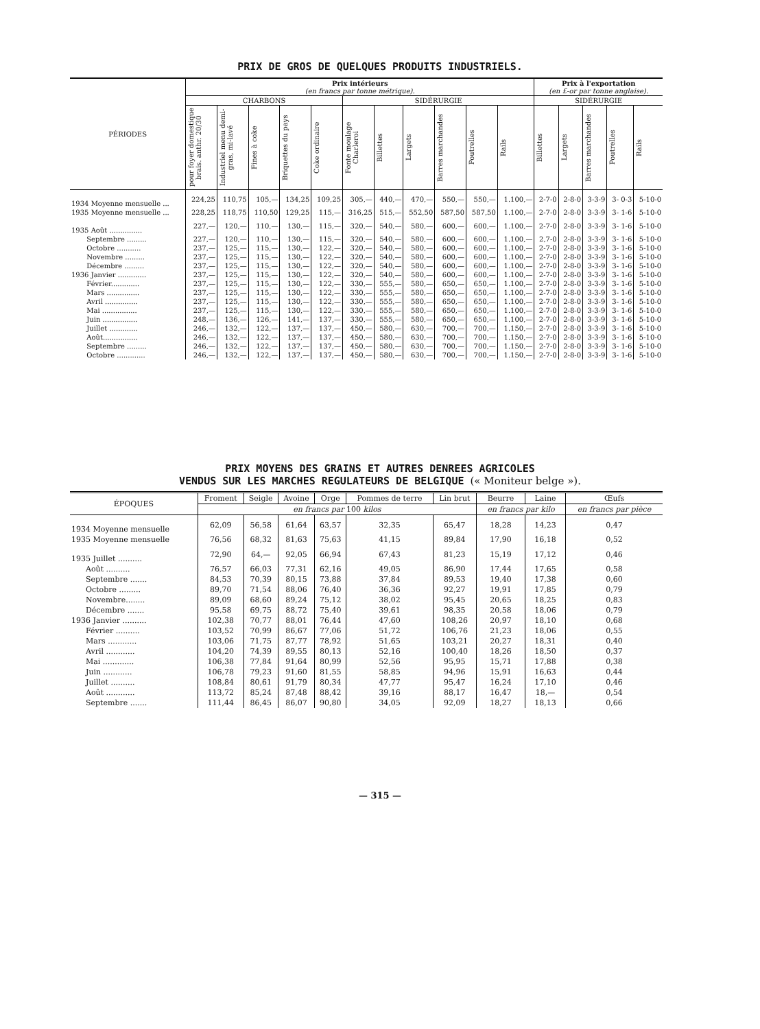PRIX DE GROS DE QUELQUES PRODUITS INDUSTRIELS.
| PÉRIODES | Prix intérieurs (en francs par tonne métrique). | | | | | | | | | | | Prix à l'exportation (en £-or par tonne anglaise). | | | | |
| --- | --- | --- | --- | --- | --- | --- | --- | --- | --- | --- | --- | --- | --- | --- | --- | --- |
| | CHARBONS | | | | | SIDÉRURGIE | | | | | | SIDÉRURGIE | | | | |
| | pour foyer domestique brais. anthr. 20/30 | Industriel menu demi-gras, mi-lavé | Fines à coke | Briquettes du pays | Coke ordinaire | Fonte moulage Charleroi | Billettes | Largets | Barres marchandes | Poutrelles | Rails | Billettes | Largets | Barres marchandes | Poutrelles | Rails |
| 1934 Moyenne mensuelle ... | 224,25 | 110,75 | 105,— | 134,25 | 109,25 | 305,— | 440,— | 470,— | 550,— | 550,— | 1.100,— | 2-7-0 | 2-8-0 | 3-3-9 | 3- 0-3 | 5-10-0 |
| 1935 Moyenne mensuelle ... | 228,25 | 118,75 | 110,50 | 129,25 | 115,— | 316,25 | 515,— | 552,50 | 587,50 | 587,50 | 1.100,— | 2-7-0 | 2-8-0 | 3-3-9 | 3- 1-6 | 5-10-0 |
| 1935 Août ............... | 227,— | 120,— | 110,— | 130,— | 115,— | 320,— | 540,— | 580,— | 600,— | 600,— | 1.100,— | 2-7-0 | 2-8-0 | 3-3-9 | 3- 1-6 | 5-10-0 |
| Septembre ......... | 227,— | 120,— | 110,— | 130,— | 115,— | 320,— | 540,— | 580,— | 600,— | 600,— | 1.100,— | 2,7-0 | 2-8-0 | 3-3-9 | 3- 1-6 | 5-10-0 |
| Octobre ........... | 237,— | 125,— | 115,— | 130,— | 122,— | 320,— | 540,— | 580,— | 600,— | 600,— | 1.100,— | 2-7-0 | 2-8-0 | 3-3-9 | 3- 1-6 | 5-10-0 |
| Novembre ......... | 237,— | 125,— | 115,— | 130,— | 122,— | 320,— | 540,— | 580,— | 600,— | 600,— | 1.100,— | 2-7-0 | 2-8-0 | 3-3-9 | 3- 1-6 | 5-10-0 |
| Décembre ......... | 237,— | 125,— | 115,— | 130,— | 122,— | 320,— | 540,— | 580,— | 600,— | 600,— | 1.100,— | 2-7-0 | 2-8-0 | 3-3-9 | 3- 1-6 | 5-10-0 |
| 1936 Janvier ............. | 237,— | 125,— | 115,— | 130,— | 122,— | 320,— | 540,— | 580,— | 600,— | 600,— | 1.100,— | 2-7-0 | 2-8-0 | 3-3-9 | 3- 1-6 | 5-10-0 |
| Février............. | 237,— | 125,— | 115,— | 130,— | 122,— | 330,— | 555,— | 580,— | 650,— | 650,— | 1.100,— | 2-7-0 | 2-8-0 | 3-3-9 | 3- 1-6 | 5-10-0 |
| Mars ............... | 237,— | 125,— | 115,— | 130,— | 122,— | 330,— | 555,— | 580,— | 650,— | 650,— | 1.100,— | 2-7-0 | 2-8-0 | 3-3-9 | 3- 1-6 | 5-10-0 |
| Avril ............... | 237,— | 125,— | 115,— | 130,— | 122,— | 330,— | 555,— | 580,— | 650,— | 650,— | 1.100,— | 2-7-0 | 2-8-0 | 3-3-9 | 3- 1-6 | 5-10-0 |
| Mai ................ | 237,— | 125,— | 115,— | 130,— | 122,— | 330,— | 555,— | 580,— | 650,— | 650,— | 1.100,— | 2-7-0 | 2-8-0 | 3-3-9 | 3- 1-6 | 5-10-0 |
| Juin ................ | 248,— | 136,— | 126,— | 141,— | 137,— | 330,— | 555,— | 580,— | 650,— | 650,— | 1.100,— | 2-7-0 | 2-8-0 | 3-3-9 | 3- 1-6 | 5-10-0 |
| Juillet ............. | 246,— | 132,— | 122,— | 137,— | 137,— | 450,— | 580,— | 630,— | 700,— | 700,— | 1.150,— | 2-7-0 | 2-8-0 | 3-3-9 | 3- 1-6 | 5-10-0 |
| Août................ | 246,— | 132,— | 122,— | 137,— | 137,— | 450,— | 580,— | 630,— | 700,— | 700,— | 1.150,— | 2-7-0 | 2-8-0 | 3-3-9 | 3- 1-6 | 5-10-0 |
| Septembre ......... | 246,— | 132,— | 122,— | 137,— | 137,— | 450,— | 580,— | 630,— | 700,— | 700,— | 1.150,— | 2-7-0 | 2-8-0 | 3-3-9 | 3- 1-6 | 5-10-0 |
| Octobre ............. | 246,— | 132,— | 122,— | 137,— | 137,— | 450,— | 580,— | 630,— | 700,— | 700,— | 1.150,— | 2-7-0 | 2-8-0 | 3-3-9 | 3- 1-6 | 5-10-0 |
PRIX MOYENS DES GRAINS ET AUTRES DENREES AGRICOLES
VENDUS SUR LES MARCHES REGULATEURS DE BELGIQUE (« Moniteur belge »).
| ÉPOQUES | Froment | Seigle | Avoine | Orge | Pommes de terre | Lin brut | Beurre | Laine | Œufs |
| --- | --- | --- | --- | --- | --- | --- | --- | --- | --- |
| | en francs par 100 kilos | | | | | | en francs par kilo | | en francs par pièce |
| 1934 Moyenne mensuelle | 62,09 | 56,58 | 61,64 | 63,57 | 32,35 | 65,47 | 18,28 | 14,23 | 0,47 |
| 1935 Moyenne mensuelle | 76,56 | 68,32 | 81,63 | 75,63 | 41,15 | 89,84 | 17,90 | 16,18 | 0,52 |
| 1935 Juillet .......... | 72,90 | 64,— | 92,05 | 66,94 | 67,43 | 81,23 | 15,19 | 17,12 | 0,46 |
| Août .......... | 76,57 | 66,03 | 77,31 | 62,16 | 49,05 | 86,90 | 17,44 | 17,65 | 0,58 |
| Septembre ....... | 84,53 | 70,39 | 80,15 | 73,88 | 37,84 | 89,53 | 19,40 | 17,38 | 0,60 |
| Octobre ......... | 89,70 | 71,54 | 88,06 | 76,40 | 36,36 | 92,27 | 19,91 | 17,85 | 0,79 |
| Novembre........ | 89,09 | 68,60 | 89,24 | 75,12 | 38,02 | 95,45 | 20,65 | 18,25 | 0,83 |
| Décembre ....... | 95,58 | 69,75 | 88,72 | 75,40 | 39,61 | 98,35 | 20,58 | 18,06 | 0,79 |
| 1936 Janvier .......... | 102,38 | 70,77 | 88,01 | 76,44 | 47,60 | 108,26 | 20,97 | 18,10 | 0,68 |
| Février .......... | 103,52 | 70,99 | 86,67 | 77,06 | 51,72 | 106,76 | 21,23 | 18,06 | 0,55 |
| Mars ............ | 103,06 | 71,75 | 87,77 | 78,92 | 51,65 | 103,21 | 20,27 | 18,31 | 0,40 |
| Avril ............ | 104,20 | 74,39 | 89,55 | 80,13 | 52,16 | 100,40 | 18,26 | 18,50 | 0,37 |
| Mai ............. | 106,38 | 77,84 | 91,64 | 80,99 | 52,56 | 95,95 | 15,71 | 17,88 | 0,38 |
| Juin ............ | 106,78 | 79,23 | 91,60 | 81,55 | 58,85 | 94,96 | 15,91 | 16,63 | 0,44 |
| Juillet .......... | 108,84 | 80,61 | 91,79 | 80,34 | 47,77 | 95,47 | 16,24 | 17,10 | 0,46 |
| Août ............ | 113,72 | 85,24 | 87,48 | 88,42 | 39,16 | 88,17 | 16,47 | 18,— | 0,54 |
| Septembre ....... | 111,44 | 86,45 | 86,07 | 90,80 | 34,05 | 92,09 | 18,27 | 18,13 | 0,66 |
— 315 —